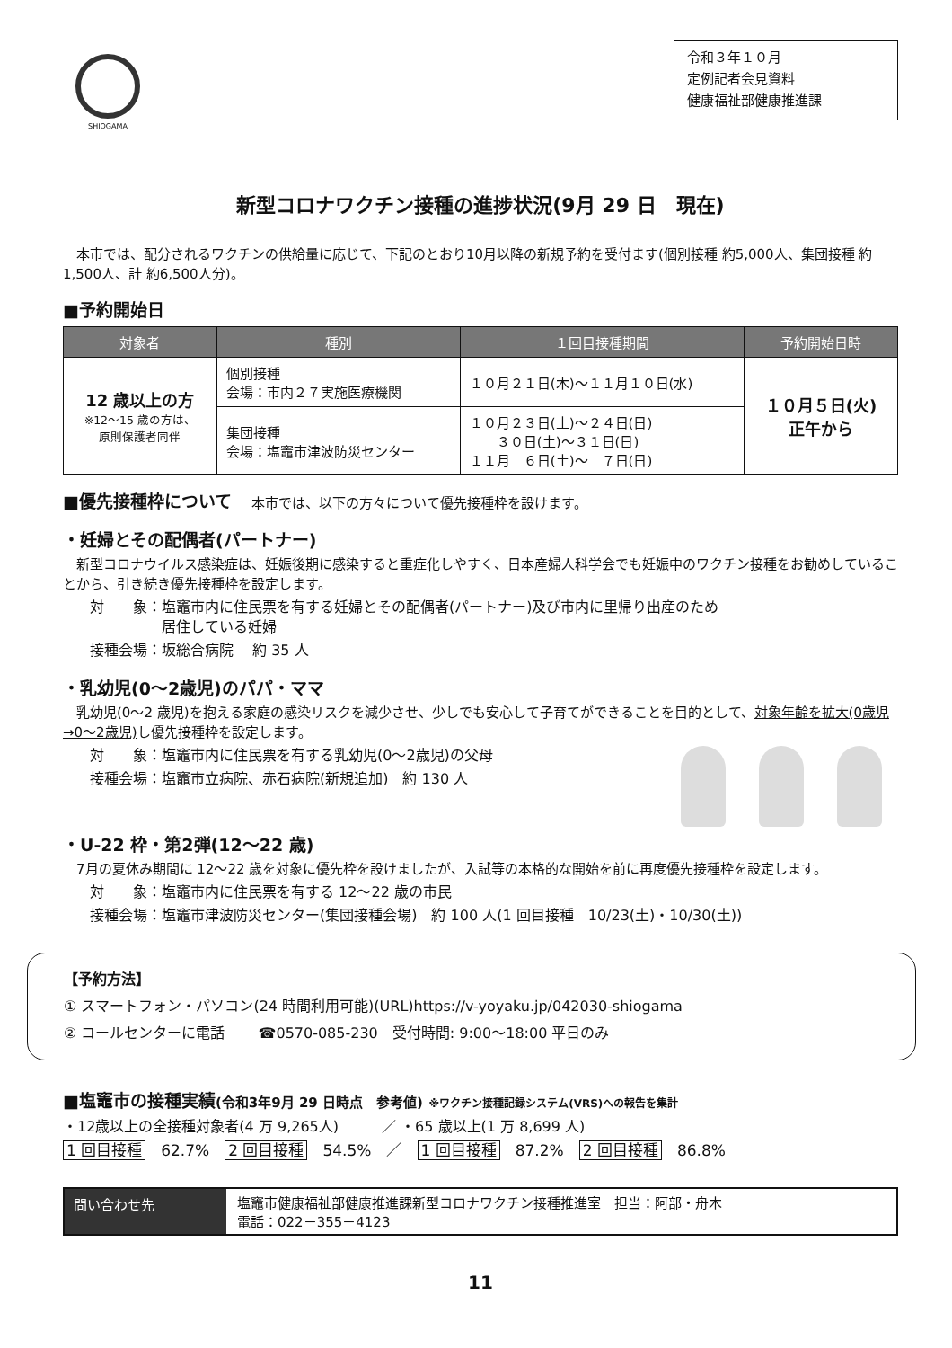SHIOGAMA
令和３年１０月
定例記者会見資料
健康福祉部健康推進課
新型コロナワクチン接種の進捗状況(9月 29 日　現在)
　本市では、配分されるワクチンの供給量に応じて、下記のとおり10月以降の新規予約を受付ます(個別接種 約5,000人、集団接種 約1,500人、計 約6,500人分)。
■予約開始日
| 対象者 | 種別 | １回目接種期間 | 予約開始日時 |
| --- | --- | --- | --- |
| 12 歳以上の方 ※12～15 歳の方は、 原則保護者同伴 | 個別接種 会場：市内２７実施医療機関 | １０月２１日(木)～１１月１０日(水) | １０月５日(火) 正午から |
| | 集団接種 会場：塩竈市津波防災センター | １０月２３日(土)～２４日(日) ３０日(土)～３１日(日) １１月 ６日(土)～ ７日(日) | |
■優先接種枠について 　本市では、以下の方々について優先接種枠を設けます。
・妊婦とその配偶者(パートナー)
　新型コロナウイルス感染症は、妊娠後期に感染すると重症化しやすく、日本産婦人科学会でも妊娠中のワクチン接種をお勧めしていることから、引き続き優先接種枠を設定します。
対　　象：塩竈市内に住民票を有する妊婦とその配偶者(パートナー)及び市内に里帰り出産のため
　　　　　居住している妊婦
接種会場：坂総合病院　 約 35 人
・乳幼児(0～2歳児)のパパ・ママ
　乳幼児(0～2 歳児)を抱える家庭の感染リスクを減少させ、少しでも安心して子育てができることを目的として、対象年齢を拡大(0歳児→0～2歳児) し優先接種枠を設定します。
対　　象：塩竈市内に住民票を有する乳幼児(0～2歳児)の父母
接種会場：塩竈市立病院、赤石病院(新規追加)　約 130 人
・U-22 枠・第2弾(12～22 歳)
　7月の夏休み期間に 12～22 歳を対象に優先枠を設けましたが、入試等の本格的な開始を前に再度優先接種枠を設定します。
対　　象：塩竈市内に住民票を有する 12～22 歳の市民
接種会場：塩竈市津波防災センター(集団接種会場)　約 100 人(1 回目接種　10/23(土)・10/30(土))
【予約方法】
① スマートフォン・パソコン(24 時間利用可能)(URL)https://v-yoyaku.jp/042030-shiogama
② コールセンターに電話　　 ☎0570-085-230　受付時間: 9:00～18:00 平日のみ
■塩竈市の接種実績(令和3年9月 29 日時点　参考値) ※ワクチン接種記録システム(VRS)への報告を集計
・12歳以上の全接種対象者(4 万 9,265人)　　　／ ・65 歳以上(1 万 8,699 人)
1 回目接種　62.7%　2 回目接種　54.5%　／　1 回目接種　87.2%　2 回目接種　86.8%
問い合わせ先 塩竈市健康福祉部健康推進課新型コロナワクチン接種推進室　担当：阿部・舟木
電話：022－355－4123
11